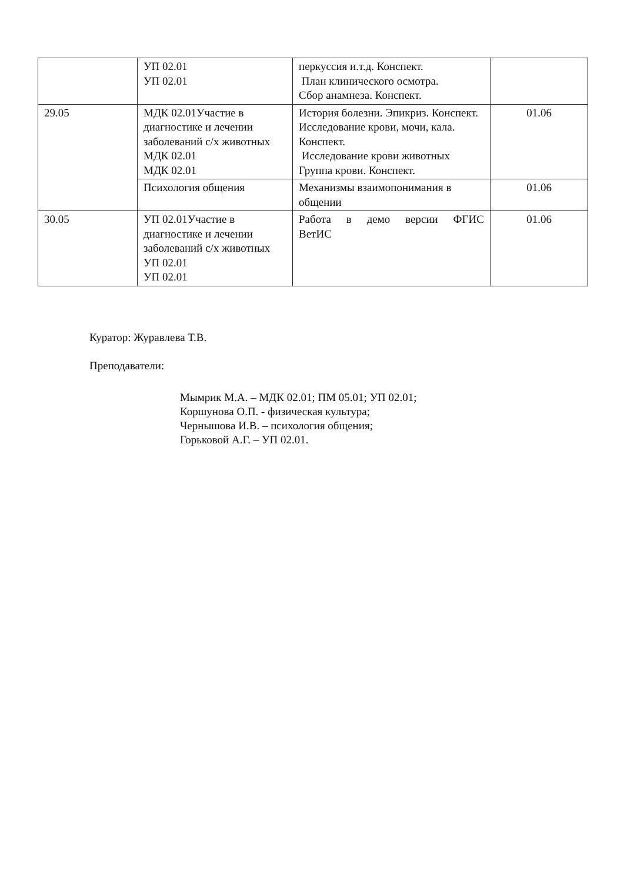| | УП 02.01 УП 02.01 | перкуссия и.т.д. Конспект. План клинического осмотра. Сбор анамнеза. Конспект. | |
| 29.05 | МДК 02.01Участие в диагностике и лечении заболеваний с/х животных МДК 02.01 МДК 02.01 | История болезни. Эпикриз. Конспект. Исследование крови, мочи, кала. Конспект. Исследование крови животных Группа крови. Конспект. | 01.06 |
| | Психология общения | Механизмы взаимопонимания в общении | 01.06 |
| 30.05 | УП 02.01Участие в диагностике и лечении заболеваний с/х животных УП 02.01 УП 02.01 | Работа в демо версии ФГИС ВетИС | 01.06 |
Куратор: Журавлева Т.В.
Преподаватели:
Мымрик М.А. – МДК 02.01; ПМ 05.01; УП 02.01;
Коршунова О.П. - физическая культура;
Чернышова И.В. – психология общения;
Горьковой А.Г. – УП 02.01.